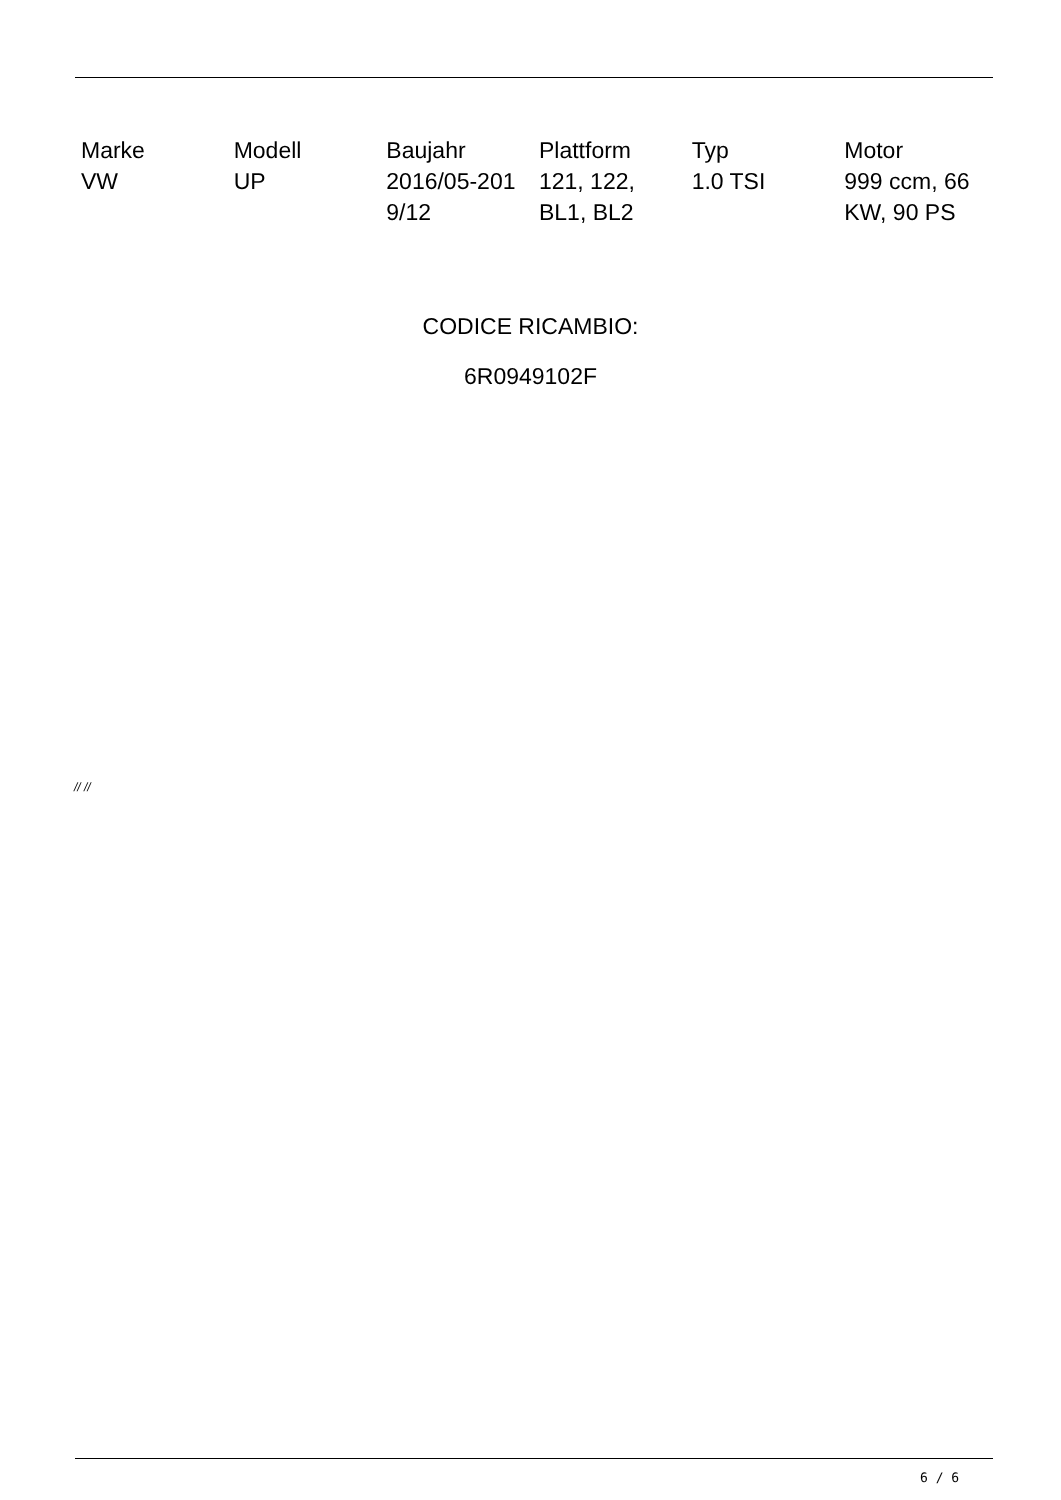| Marke | Modell | Baujahr | Plattform | Typ | Motor |
| --- | --- | --- | --- | --- | --- |
| VW | UP | 2016/05-201 9/12 | 121, 122, BL1, BL2 | 1.0 TSI | 999 ccm, 66 KW, 90 PS |
CODICE RICAMBIO:
6R0949102F
// //
6 / 6